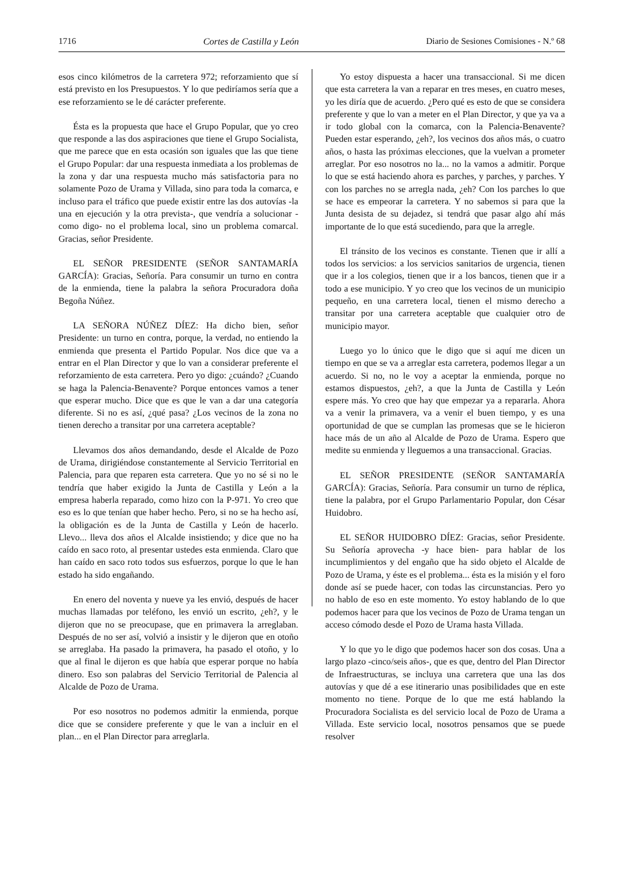1716 Cortes de Castilla y León Diario de Sesiones Comisiones - N.º 68
esos cinco kilómetros de la carretera 972; reforzamiento que sí está previsto en los Presupuestos. Y lo que pediríamos sería que a ese reforzamiento se le dé carácter preferente.
Ésta es la propuesta que hace el Grupo Popular, que yo creo que responde a las dos aspiraciones que tiene el Grupo Socialista, que me parece que en esta ocasión son iguales que las que tiene el Grupo Popular: dar una respuesta inmediata a los problemas de la zona y dar una respuesta mucho más satisfactoria para no solamente Pozo de Urama y Villada, sino para toda la comarca, e incluso para el tráfico que puede existir entre las dos autovías -la una en ejecución y la otra prevista-, que vendría a solucionar -como digo- no el problema local, sino un problema comarcal. Gracias, señor Presidente.
EL SEÑOR PRESIDENTE (SEÑOR SANTAMARÍA GARCÍA): Gracias, Señoría. Para consumir un turno en contra de la enmienda, tiene la palabra la señora Procuradora doña Begoña Núñez.
LA SEÑORA NÚÑEZ DÍEZ: Ha dicho bien, señor Presidente: un turno en contra, porque, la verdad, no entiendo la enmienda que presenta el Partido Popular. Nos dice que va a entrar en el Plan Director y que lo van a considerar preferente el reforzamiento de esta carretera. Pero yo digo: ¿cuándo? ¿Cuando se haga la Palencia-Benavente? Porque entonces vamos a tener que esperar mucho. Dice que es que le van a dar una categoría diferente. Si no es así, ¿qué pasa? ¿Los vecinos de la zona no tienen derecho a transitar por una carretera aceptable?
Llevamos dos años demandando, desde el Alcalde de Pozo de Urama, dirigiéndose constantemente al Servicio Territorial en Palencia, para que reparen esta carretera. Que yo no sé si no le tendría que haber exigido la Junta de Castilla y León a la empresa haberla reparado, como hizo con la P-971. Yo creo que eso es lo que tenían que haber hecho. Pero, si no se ha hecho así, la obligación es de la Junta de Castilla y León de hacerlo. Llevo... lleva dos años el Alcalde insistiendo; y dice que no ha caído en saco roto, al presentar ustedes esta enmienda. Claro que han caído en saco roto todos sus esfuerzos, porque lo que le han estado ha sido engañando.
En enero del noventa y nueve ya les envió, después de hacer muchas llamadas por teléfono, les envió un escrito, ¿eh?, y le dijeron que no se preocupase, que en primavera la arreglaban. Después de no ser así, volvió a insistir y le dijeron que en otoño se arreglaba. Ha pasado la primavera, ha pasado el otoño, y lo que al final le dijeron es que había que esperar porque no había dinero. Eso son palabras del Servicio Territorial de Palencia al Alcalde de Pozo de Urama.
Por eso nosotros no podemos admitir la enmienda, porque dice que se considere preferente y que le van a incluir en el plan... en el Plan Director para arreglarla.
Yo estoy dispuesta a hacer una transaccional. Si me dicen que esta carretera la van a reparar en tres meses, en cuatro meses, yo les diría que de acuerdo. ¿Pero qué es esto de que se considera preferente y que lo van a meter en el Plan Director, y que ya va a ir todo global con la comarca, con la Palencia-Benavente? Pueden estar esperando, ¿eh?, los vecinos dos años más, o cuatro años, o hasta las próximas elecciones, que la vuelvan a prometer arreglar. Por eso nosotros no la... no la vamos a admitir. Porque lo que se está haciendo ahora es parches, y parches, y parches. Y con los parches no se arregla nada, ¿eh? Con los parches lo que se hace es empeorar la carretera. Y no sabemos si para que la Junta desista de su dejadez, si tendrá que pasar algo ahí más importante de lo que está sucediendo, para que la arregle.
El tránsito de los vecinos es constante. Tienen que ir allí a todos los servicios: a los servicios sanitarios de urgencia, tienen que ir a los colegios, tienen que ir a los bancos, tienen que ir a todo a ese municipio. Y yo creo que los vecinos de un municipio pequeño, en una carretera local, tienen el mismo derecho a transitar por una carretera aceptable que cualquier otro de municipio mayor.
Luego yo lo único que le digo que si aquí me dicen un tiempo en que se va a arreglar esta carretera, podemos llegar a un acuerdo. Si no, no le voy a aceptar la enmienda, porque no estamos dispuestos, ¿eh?, a que la Junta de Castilla y León espere más. Yo creo que hay que empezar ya a repararla. Ahora va a venir la primavera, va a venir el buen tiempo, y es una oportunidad de que se cumplan las promesas que se le hicieron hace más de un año al Alcalde de Pozo de Urama. Espero que medite su enmienda y lleguemos a una transaccional. Gracias.
EL SEÑOR PRESIDENTE (SEÑOR SANTAMARÍA GARCÍA): Gracias, Señoría. Para consumir un turno de réplica, tiene la palabra, por el Grupo Parlamentario Popular, don César Huidobro.
EL SEÑOR HUIDOBRO DÍEZ: Gracias, señor Presidente. Su Señoría aprovecha -y hace bien- para hablar de los incumplimientos y del engaño que ha sido objeto el Alcalde de Pozo de Urama, y éste es el problema... ésta es la misión y el foro donde así se puede hacer, con todas las circunstancias. Pero yo no hablo de eso en este momento. Yo estoy hablando de lo que podemos hacer para que los vecinos de Pozo de Urama tengan un acceso cómodo desde el Pozo de Urama hasta Villada.
Y lo que yo le digo que podemos hacer son dos cosas. Una a largo plazo -cinco/seis años-, que es que, dentro del Plan Director de Infraestructuras, se incluya una carretera que una las dos autovías y que dé a ese itinerario unas posibilidades que en este momento no tiene. Porque de lo que me está hablando la Procuradora Socialista es del servicio local de Pozo de Urama a Villada. Este servicio local, nosotros pensamos que se puede resolver